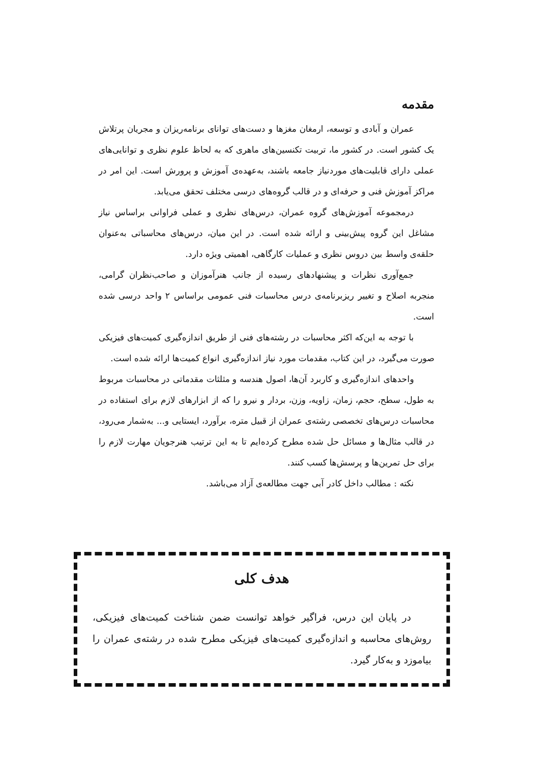مقدمه
عمران و آبادی و توسعه، ارمغان مغزها و دست‌های توانای برنامه‌ریزان و مجریان پرتلاش یک کشور است. در کشور ما، تربیت تکنسین‌های ماهری که به لحاظ علوم نظری و توانایی‌های عملی دارای قابلیت‌های موردنیاز جامعه باشند، به‌عهده‌ی آموزش و پرورش است. این امر در مراکز آموزش فنی و حرفه‌ای و در قالب گروه‌های درسی مختلف تحقق می‌یابد.
درمجموعه آموزش‌های گروه عمران، درس‌های نظری و عملی فراوانی براساس نیاز مشاغل این گروه پیش‌بینی و ارائه شده است. در این میان، درس‌های محاسباتی به‌عنوان حلقه‌ی واسط بین دروس نظری و عملیات کارگاهی، اهمیتی ویژه دارد.
جمع‌آوری نظرات و پیشنهادهای رسیده از جانب هنرآموزان و صاحب‌نظران گرامی، منجربه اصلاح و تغییر ریزبرنامه‌ی درس محاسبات فنی عمومی براساس ۲ واحد درسی شده است.
با توجه به این‌که اکثر محاسبات در رشته‌های فنی از طریق اندازه‌گیری کمیت‌های فیزیکی صورت می‌گیرد، در این کتاب، مقدمات مورد نیاز اندازه‌گیری انواع کمیت‌ها ارائه شده است.
واحدهای اندازه‌گیری و کاربرد آن‌ها، اصول هندسه و مثلثات مقدماتی در محاسبات مربوط به طول، سطح، حجم، زمان، زاویه، وزن، بردار و نیرو را که از ابزارهای لازم برای استفاده در محاسبات درس‌های تخصصی رشته‌ی عمران از قبیل متره، برآورد، ایستایی و... به‌شمار می‌رود، در قالب مثال‌ها و مسائل حل شده مطرح کرده‌ایم تا به این ترتیب هنرجویان مهارت لازم را برای حل تمرین‌ها و پرسش‌ها کسب کنند.
نکته : مطالب داخل کادر آبی جهت مطالعه‌ی آزاد می‌باشد.
هدف کلی
در پایان این درس، فراگیر خواهد توانست ضمن شناخت کمیت‌های فیزیکی، روش‌های محاسبه و اندازه‌گیری کمیت‌های فیزیکی مطرح شده در رشته‌ی عمران را بیاموزد و به‌کار گیرد.